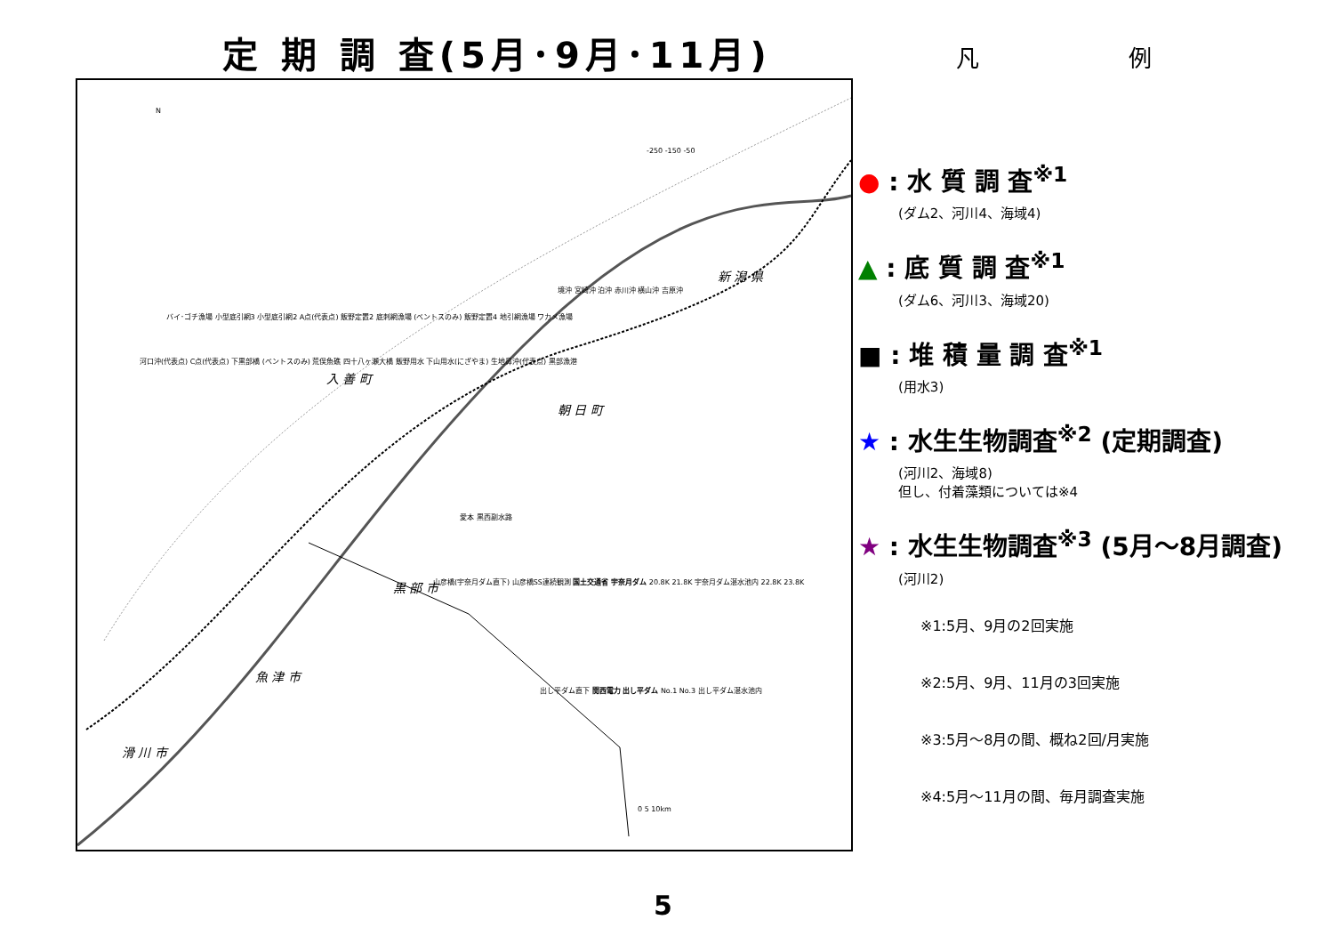定 期 調 査(5月･9月･11月)
N
入 善 町
朝 日 町
新 潟 県
黒 部 市
魚 津 市
滑 川 市
-250 -150 -50
境沖 宮崎沖 泊沖 赤川沖 横山沖 吉原沖
バイ･ゴチ漁場 小型底引網3 小型底引網2 A点(代表点) 飯野定置2 底刺網漁場 (ベントスのみ) 飯野定置4 地引網漁場 ワカメ漁場
河口沖(代表点) C点(代表点) 下黒部橋 (ベントスのみ) 荒俣魚礁 四十八ヶ瀬大橋 飯野用水 下山用水(にざやま) 生地鼻沖(代表点) 黒部漁港
愛本 黒西副水路
山彦橋(宇奈月ダム直下) 山彦橋SS連続観測 国土交通省 宇奈月ダム 20.8K 21.8K 宇奈月ダム湛水池内 22.8K 23.8K
出し平ダム直下 関西電力 出し平ダム No.1 No.3 出し平ダム湛水池内
0 5 10km
凡 例
● : 水 質 調 査<sup>※1</sup>
(ダム2、河川4、海域4)
▲ : 底 質 調 査<sup>※1</sup>
(ダム6、河川3、海域20)
■ : 堆 積 量 調 査<sup>※1</sup>
(用水3)
★ : 水生生物調査<sup>※2</sup> (定期調査)
(河川2、海域8)
但し、付着藻類については※4
★ : 水生生物調査<sup>※3</sup> (5月～8月調査)
(河川2)
※1:5月、9月の2回実施
※2:5月、9月、11月の3回実施
※3:5月～8月の間、概ね2回/月実施
※4:5月～11月の間、毎月調査実施
5